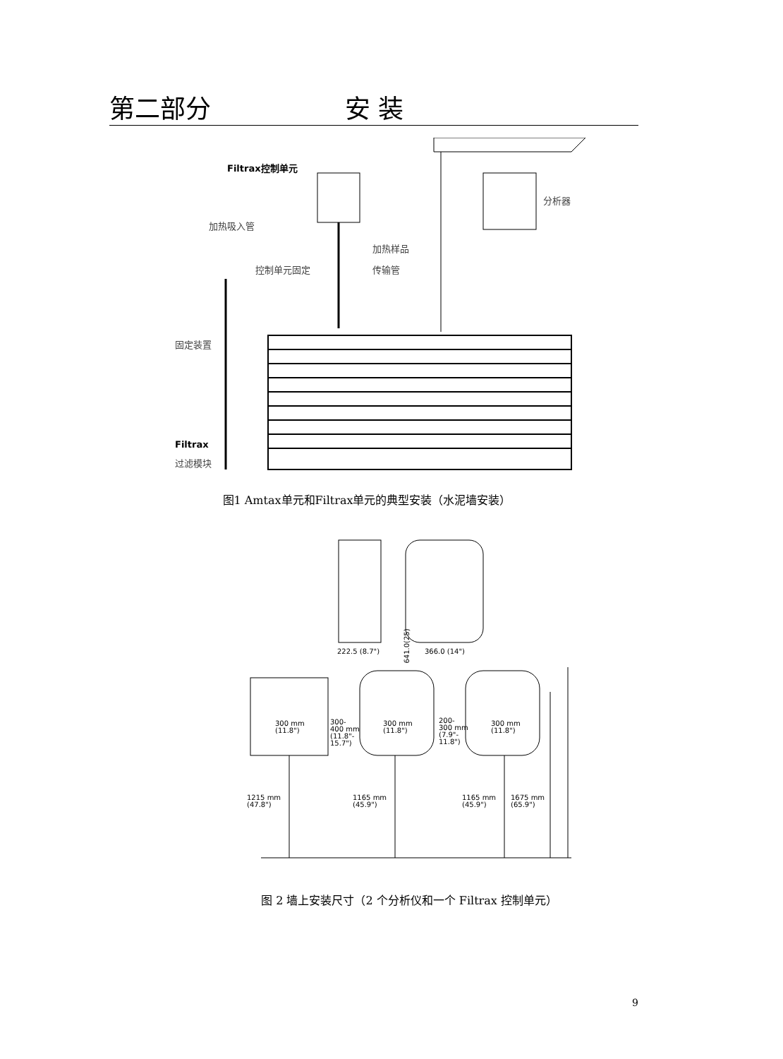第二部分 安 装
Filtrax控制单元
加热吸入管
分析器
加热样品
控制单元固定 传输管
固定装置
Filtrax
过滤模块
图1 Amtax单元和Filtrax单元的典型安装（水泥墙安装）
641.0(25)
222.5 (8.7") 366.0 (14")
300 mm
(11.8")
300-
400 mm
(11.8"-
15.7")
300 mm
(11.8")
200-
300 mm
(7.9"-
11.8")
300 mm
(11.8")
1215 mm
(47.8")
1165 mm
(45.9")
1165 mm
(45.9")
1675 mm
(65.9")
图 2 墙上安装尺寸（2 个分析仪和一个 Filtrax 控制单元）
9